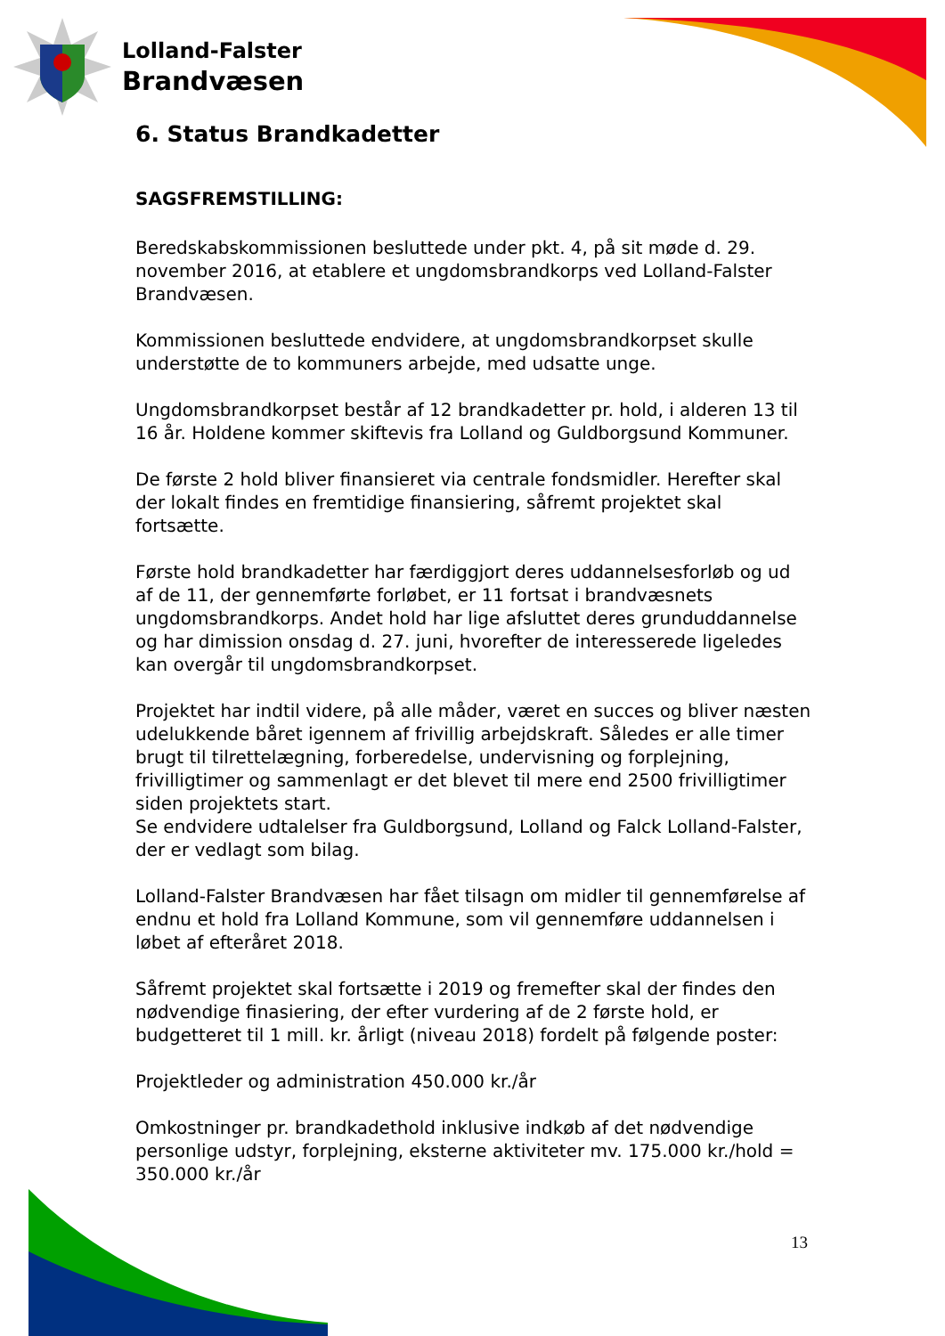Lolland-Falster
Brandvæsen
6. Status Brandkadetter
SAGSFREMSTILLING:
Beredskabskommissionen besluttede under pkt. 4, på sit møde d. 29. november 2016, at etablere et ungdomsbrandkorps ved Lolland-Falster Brandvæsen.
Kommissionen besluttede endvidere, at ungdomsbrandkorpset skulle understøtte de to kommuners arbejde, med udsatte unge.
Ungdomsbrandkorpset består af 12 brandkadetter pr. hold, i alderen 13 til 16 år. Holdene kommer skiftevis fra Lolland og Guldborgsund Kommuner.
De første 2 hold bliver finansieret via centrale fondsmidler. Herefter skal der lokalt findes en fremtidige finansiering, såfremt projektet skal fortsætte.
Første hold brandkadetter har færdiggjort deres uddannelsesforløb og ud af de 11, der gennemførte forløbet, er 11 fortsat i brandvæsnets ungdomsbrandkorps. Andet hold har lige afsluttet deres grunduddannelse og har dimission onsdag d. 27. juni, hvorefter de interesserede ligeledes kan overgår til ungdomsbrandkorpset.
Projektet har indtil videre, på alle måder, været en succes og bliver næsten udelukkende båret igennem af frivillig arbejdskraft. Således er alle timer brugt til tilrettelægning, forberedelse, undervisning og forplejning, frivilligtimer og sammenlagt er det blevet til mere end 2500 frivilligtimer siden projektets start.
Se endvidere udtalelser fra Guldborgsund, Lolland og Falck Lolland-Falster, der er vedlagt som bilag.
Lolland-Falster Brandvæsen har fået tilsagn om midler til gennemførelse af endnu et hold fra Lolland Kommune, som vil gennemføre uddannelsen i løbet af efteråret 2018.
Såfremt projektet skal fortsætte i 2019 og fremefter skal der findes den nødvendige finasiering, der efter vurdering af de 2 første hold, er budgetteret til 1 mill. kr. årligt (niveau 2018) fordelt på følgende poster:
Projektleder og administration 450.000 kr./år
Omkostninger pr. brandkadethold inklusive indkøb af det nødvendige personlige udstyr, forplejning, eksterne aktiviteter mv. 175.000 kr./hold = 350.000 kr./år
13